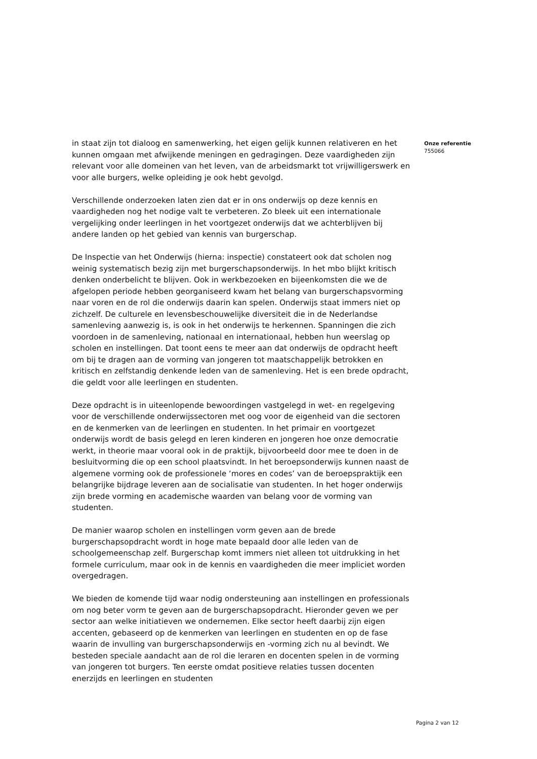in staat zijn tot dialoog en samenwerking, het eigen gelijk kunnen relativeren en het kunnen omgaan met afwijkende meningen en gedragingen. Deze vaardigheden zijn relevant voor alle domeinen van het leven, van de arbeidsmarkt tot vrijwilligerswerk en voor alle burgers, welke opleiding je ook hebt gevolgd.
Verschillende onderzoeken laten zien dat er in ons onderwijs op deze kennis en vaardigheden nog het nodige valt te verbeteren. Zo bleek uit een internationale vergelijking onder leerlingen in het voortgezet onderwijs dat we achterblijven bij andere landen op het gebied van kennis van burgerschap.
De Inspectie van het Onderwijs (hierna: inspectie) constateert ook dat scholen nog weinig systematisch bezig zijn met burgerschapsonderwijs. In het mbo blijkt kritisch denken onderbelicht te blijven. Ook in werkbezoeken en bijeenkomsten die we de afgelopen periode hebben georganiseerd kwam het belang van burgerschapsvorming naar voren en de rol die onderwijs daarin kan spelen. Onderwijs staat immers niet op zichzelf. De culturele en levensbeschouwelijke diversiteit die in de Nederlandse samenleving aanwezig is, is ook in het onderwijs te herkennen. Spanningen die zich voordoen in de samenleving, nationaal en internationaal, hebben hun weerslag op scholen en instellingen. Dat toont eens te meer aan dat onderwijs de opdracht heeft om bij te dragen aan de vorming van jongeren tot maatschappelijk betrokken en kritisch en zelfstandig denkende leden van de samenleving. Het is een brede opdracht, die geldt voor alle leerlingen en studenten.
Deze opdracht is in uiteenlopende bewoordingen vastgelegd in wet- en regelgeving voor de verschillende onderwijssectoren met oog voor de eigenheid van die sectoren en de kenmerken van de leerlingen en studenten. In het primair en voortgezet onderwijs wordt de basis gelegd en leren kinderen en jongeren hoe onze democratie werkt, in theorie maar vooral ook in de praktijk, bijvoorbeeld door mee te doen in de besluitvorming die op een school plaatsvindt. In het beroepsonderwijs kunnen naast de algemene vorming ook de professionele ‘mores en codes’ van de beroepspraktijk een belangrijke bijdrage leveren aan de socialisatie van studenten. In het hoger onderwijs zijn brede vorming en academische waarden van belang voor de vorming van studenten.
De manier waarop scholen en instellingen vorm geven aan de brede burgerschapsopdracht wordt in hoge mate bepaald door alle leden van de schoolgemeenschap zelf. Burgerschap komt immers niet alleen tot uitdrukking in het formele curriculum, maar ook in de kennis en vaardigheden die meer impliciet worden overgedragen.
We bieden de komende tijd waar nodig ondersteuning aan instellingen en professionals om nog beter vorm te geven aan de burgerschapsopdracht. Hieronder geven we per sector aan welke initiatieven we ondernemen. Elke sector heeft daarbij zijn eigen accenten, gebaseerd op de kenmerken van leerlingen en studenten en op de fase waarin de invulling van burgerschapsonderwijs en -vorming zich nu al bevindt. We besteden speciale aandacht aan de rol die leraren en docenten spelen in de vorming van jongeren tot burgers. Ten eerste omdat positieve relaties tussen docenten enerzijds en leerlingen en studenten
Onze referentie
755066
Pagina 2 van 12